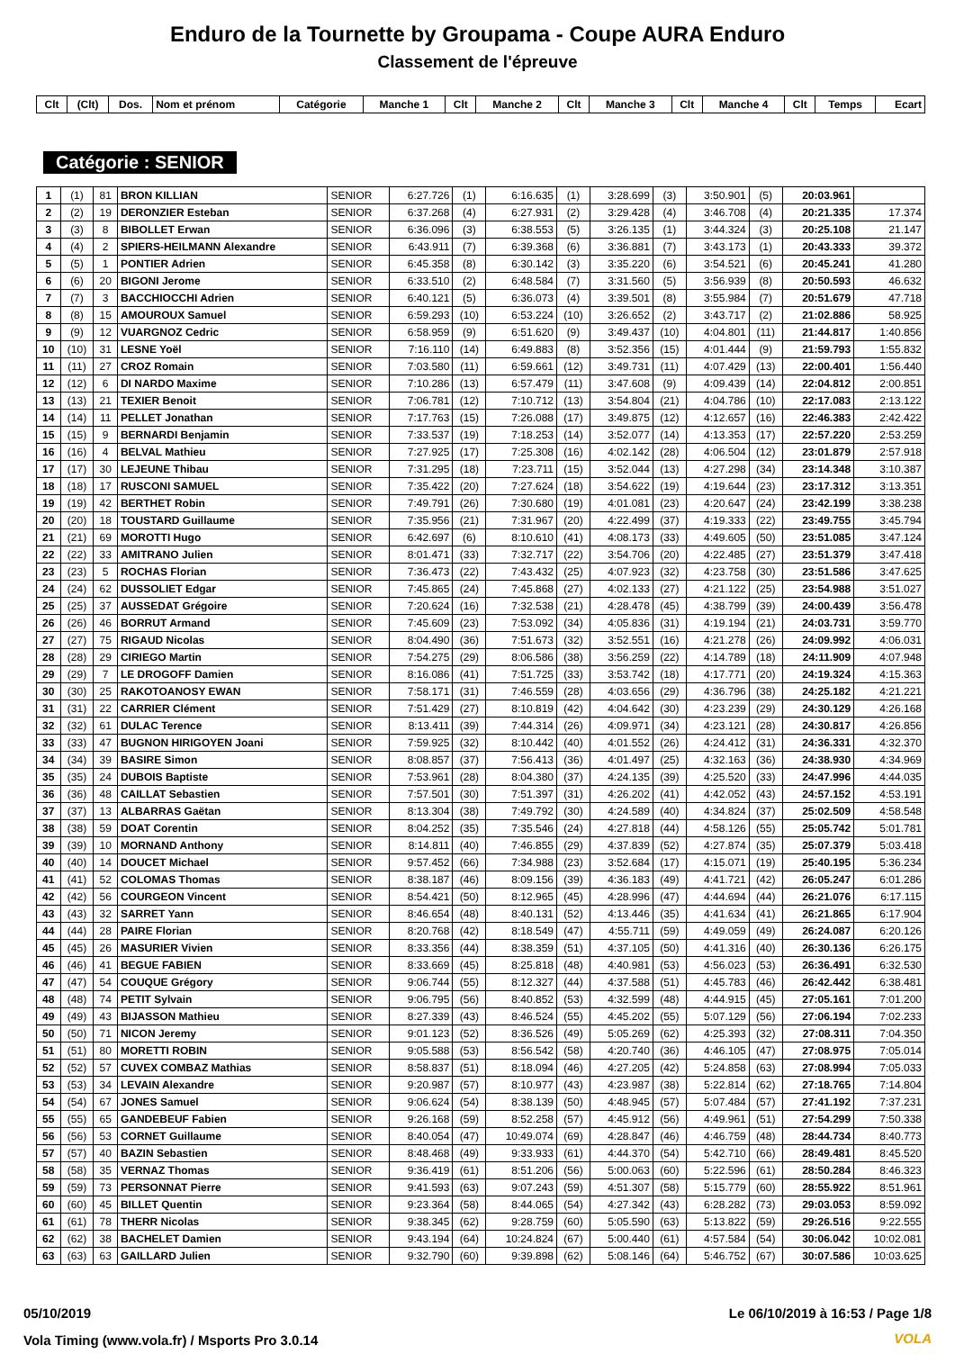Enduro de la Tournette by Groupama - Coupe AURA Enduro
Classement de l'épreuve
| Clt | (Clt) | Dos. | Nom et prénom | Catégorie | Manche 1 | Clt | Manche 2 | Clt | Manche 3 | Clt | Manche 4 | Clt | Temps | Ecart |
| --- | --- | --- | --- | --- | --- | --- | --- | --- | --- | --- | --- | --- | --- | --- |
Catégorie : SENIOR
| 1 | (1) | 81 | BRON KILLIAN | SENIOR | 6:27.726 | (1) | 6:16.635 | (1) | 3:28.699 | (3) | 3:50.901 | (5) | 20:03.961 | |
| 2 | (2) | 19 | DERONZIER Esteban | SENIOR | 6:37.268 | (4) | 6:27.931 | (2) | 3:29.428 | (4) | 3:46.708 | (4) | 20:21.335 | 17.374 |
| 3 | (3) | 8 | BIBOLLET Erwan | SENIOR | 6:36.096 | (3) | 6:38.553 | (5) | 3:26.135 | (1) | 3:44.324 | (3) | 20:25.108 | 21.147 |
| 4 | (4) | 2 | SPIERS-HEILMANN Alexandre | SENIOR | 6:43.911 | (7) | 6:39.368 | (6) | 3:36.881 | (7) | 3:43.173 | (1) | 20:43.333 | 39.372 |
| 5 | (5) | 1 | PONTIER Adrien | SENIOR | 6:45.358 | (8) | 6:30.142 | (3) | 3:35.220 | (6) | 3:54.521 | (6) | 20:45.241 | 41.280 |
| 6 | (6) | 20 | BIGONI Jerome | SENIOR | 6:33.510 | (2) | 6:48.584 | (7) | 3:31.560 | (5) | 3:56.939 | (8) | 20:50.593 | 46.632 |
| 7 | (7) | 3 | BACCHIOCCHI Adrien | SENIOR | 6:40.121 | (5) | 6:36.073 | (4) | 3:39.501 | (8) | 3:55.984 | (7) | 20:51.679 | 47.718 |
| 8 | (8) | 15 | AMOUROUX Samuel | SENIOR | 6:59.293 | (10) | 6:53.224 | (10) | 3:26.652 | (2) | 3:43.717 | (2) | 21:02.886 | 58.925 |
| 9 | (9) | 12 | VUARGNOZ Cedric | SENIOR | 6:58.959 | (9) | 6:51.620 | (9) | 3:49.437 | (10) | 4:04.801 | (11) | 21:44.817 | 1:40.856 |
| 10 | (10) | 31 | LESNE Yoël | SENIOR | 7:16.110 | (14) | 6:49.883 | (8) | 3:52.356 | (15) | 4:01.444 | (9) | 21:59.793 | 1:55.832 |
| 11 | (11) | 27 | CROZ Romain | SENIOR | 7:03.580 | (11) | 6:59.661 | (12) | 3:49.731 | (11) | 4:07.429 | (13) | 22:00.401 | 1:56.440 |
| 12 | (12) | 6 | DI NARDO Maxime | SENIOR | 7:10.286 | (13) | 6:57.479 | (11) | 3:47.608 | (9) | 4:09.439 | (14) | 22:04.812 | 2:00.851 |
| 13 | (13) | 21 | TEXIER Benoit | SENIOR | 7:06.781 | (12) | 7:10.712 | (13) | 3:54.804 | (21) | 4:04.786 | (10) | 22:17.083 | 2:13.122 |
| 14 | (14) | 11 | PELLET Jonathan | SENIOR | 7:17.763 | (15) | 7:26.088 | (17) | 3:49.875 | (12) | 4:12.657 | (16) | 22:46.383 | 2:42.422 |
| 15 | (15) | 9 | BERNARDI Benjamin | SENIOR | 7:33.537 | (19) | 7:18.253 | (14) | 3:52.077 | (14) | 4:13.353 | (17) | 22:57.220 | 2:53.259 |
| 16 | (16) | 4 | BELVAL Mathieu | SENIOR | 7:27.925 | (17) | 7:25.308 | (16) | 4:02.142 | (28) | 4:06.504 | (12) | 23:01.879 | 2:57.918 |
| 17 | (17) | 30 | LEJEUNE Thibau | SENIOR | 7:31.295 | (18) | 7:23.711 | (15) | 3:52.044 | (13) | 4:27.298 | (34) | 23:14.348 | 3:10.387 |
| 18 | (18) | 17 | RUSCONI SAMUEL | SENIOR | 7:35.422 | (20) | 7:27.624 | (18) | 3:54.622 | (19) | 4:19.644 | (23) | 23:17.312 | 3:13.351 |
| 19 | (19) | 42 | BERTHET Robin | SENIOR | 7:49.791 | (26) | 7:30.680 | (19) | 4:01.081 | (23) | 4:20.647 | (24) | 23:42.199 | 3:38.238 |
| 20 | (20) | 18 | TOUSTARD Guillaume | SENIOR | 7:35.956 | (21) | 7:31.967 | (20) | 4:22.499 | (37) | 4:19.333 | (22) | 23:49.755 | 3:45.794 |
| 21 | (21) | 69 | MOROTTI Hugo | SENIOR | 6:42.697 | (6) | 8:10.610 | (41) | 4:08.173 | (33) | 4:49.605 | (50) | 23:51.085 | 3:47.124 |
| 22 | (22) | 33 | AMITRANO Julien | SENIOR | 8:01.471 | (33) | 7:32.717 | (22) | 3:54.706 | (20) | 4:22.485 | (27) | 23:51.379 | 3:47.418 |
| 23 | (23) | 5 | ROCHAS Florian | SENIOR | 7:36.473 | (22) | 7:43.432 | (25) | 4:07.923 | (32) | 4:23.758 | (30) | 23:51.586 | 3:47.625 |
| 24 | (24) | 62 | DUSSOLIET Edgar | SENIOR | 7:45.865 | (24) | 7:45.868 | (27) | 4:02.133 | (27) | 4:21.122 | (25) | 23:54.988 | 3:51.027 |
| 25 | (25) | 37 | AUSSEDAT Grégoire | SENIOR | 7:20.624 | (16) | 7:32.538 | (21) | 4:28.478 | (45) | 4:38.799 | (39) | 24:00.439 | 3:56.478 |
| 26 | (26) | 46 | BORRUT Armand | SENIOR | 7:45.609 | (23) | 7:53.092 | (34) | 4:05.836 | (31) | 4:19.194 | (21) | 24:03.731 | 3:59.770 |
| 27 | (27) | 75 | RIGAUD Nicolas | SENIOR | 8:04.490 | (36) | 7:51.673 | (32) | 3:52.551 | (16) | 4:21.278 | (26) | 24:09.992 | 4:06.031 |
| 28 | (28) | 29 | CIRIEGO Martin | SENIOR | 7:54.275 | (29) | 8:06.586 | (38) | 3:56.259 | (22) | 4:14.789 | (18) | 24:11.909 | 4:07.948 |
| 29 | (29) | 7 | LE DROGOFF Damien | SENIOR | 8:16.086 | (41) | 7:51.725 | (33) | 3:53.742 | (18) | 4:17.771 | (20) | 24:19.324 | 4:15.363 |
| 30 | (30) | 25 | RAKOTOANOSY EWAN | SENIOR | 7:58.171 | (31) | 7:46.559 | (28) | 4:03.656 | (29) | 4:36.796 | (38) | 24:25.182 | 4:21.221 |
| 31 | (31) | 22 | CARRIER Clément | SENIOR | 7:51.429 | (27) | 8:10.819 | (42) | 4:04.642 | (30) | 4:23.239 | (29) | 24:30.129 | 4:26.168 |
| 32 | (32) | 61 | DULAC Terence | SENIOR | 8:13.411 | (39) | 7:44.314 | (26) | 4:09.971 | (34) | 4:23.121 | (28) | 24:30.817 | 4:26.856 |
| 33 | (33) | 47 | BUGNON HIRIGOYEN Joani | SENIOR | 7:59.925 | (32) | 8:10.442 | (40) | 4:01.552 | (26) | 4:24.412 | (31) | 24:36.331 | 4:32.370 |
| 34 | (34) | 39 | BASIRE Simon | SENIOR | 8:08.857 | (37) | 7:56.413 | (36) | 4:01.497 | (25) | 4:32.163 | (36) | 24:38.930 | 4:34.969 |
| 35 | (35) | 24 | DUBOIS Baptiste | SENIOR | 7:53.961 | (28) | 8:04.380 | (37) | 4:24.135 | (39) | 4:25.520 | (33) | 24:47.996 | 4:44.035 |
| 36 | (36) | 48 | CAILLAT Sebastien | SENIOR | 7:57.501 | (30) | 7:51.397 | (31) | 4:26.202 | (41) | 4:42.052 | (43) | 24:57.152 | 4:53.191 |
| 37 | (37) | 13 | ALBARRAS Gaëtan | SENIOR | 8:13.304 | (38) | 7:49.792 | (30) | 4:24.589 | (40) | 4:34.824 | (37) | 25:02.509 | 4:58.548 |
| 38 | (38) | 59 | DOAT Corentin | SENIOR | 8:04.252 | (35) | 7:35.546 | (24) | 4:27.818 | (44) | 4:58.126 | (55) | 25:05.742 | 5:01.781 |
| 39 | (39) | 10 | MORNAND Anthony | SENIOR | 8:14.811 | (40) | 7:46.855 | (29) | 4:37.839 | (52) | 4:27.874 | (35) | 25:07.379 | 5:03.418 |
| 40 | (40) | 14 | DOUCET Michael | SENIOR | 9:57.452 | (66) | 7:34.988 | (23) | 3:52.684 | (17) | 4:15.071 | (19) | 25:40.195 | 5:36.234 |
| 41 | (41) | 52 | COLOMAS Thomas | SENIOR | 8:38.187 | (46) | 8:09.156 | (39) | 4:36.183 | (49) | 4:41.721 | (42) | 26:05.247 | 6:01.286 |
| 42 | (42) | 56 | COURGEON Vincent | SENIOR | 8:54.421 | (50) | 8:12.965 | (45) | 4:28.996 | (47) | 4:44.694 | (44) | 26:21.076 | 6:17.115 |
| 43 | (43) | 32 | SARRET Yann | SENIOR | 8:46.654 | (48) | 8:40.131 | (52) | 4:13.446 | (35) | 4:41.634 | (41) | 26:21.865 | 6:17.904 |
| 44 | (44) | 28 | PAIRE Florian | SENIOR | 8:20.768 | (42) | 8:18.549 | (47) | 4:55.711 | (59) | 4:49.059 | (49) | 26:24.087 | 6:20.126 |
| 45 | (45) | 26 | MASURIER Vivien | SENIOR | 8:33.356 | (44) | 8:38.359 | (51) | 4:37.105 | (50) | 4:41.316 | (40) | 26:30.136 | 6:26.175 |
| 46 | (46) | 41 | BEGUE FABIEN | SENIOR | 8:33.669 | (45) | 8:25.818 | (48) | 4:40.981 | (53) | 4:56.023 | (53) | 26:36.491 | 6:32.530 |
| 47 | (47) | 54 | COUQUE Grégory | SENIOR | 9:06.744 | (55) | 8:12.327 | (44) | 4:37.588 | (51) | 4:45.783 | (46) | 26:42.442 | 6:38.481 |
| 48 | (48) | 74 | PETIT Sylvain | SENIOR | 9:06.795 | (56) | 8:40.852 | (53) | 4:32.599 | (48) | 4:44.915 | (45) | 27:05.161 | 7:01.200 |
| 49 | (49) | 43 | BIJASSON Mathieu | SENIOR | 8:27.339 | (43) | 8:46.524 | (55) | 4:45.202 | (55) | 5:07.129 | (56) | 27:06.194 | 7:02.233 |
| 50 | (50) | 71 | NICON Jeremy | SENIOR | 9:01.123 | (52) | 8:36.526 | (49) | 5:05.269 | (62) | 4:25.393 | (32) | 27:08.311 | 7:04.350 |
| 51 | (51) | 80 | MORETTI ROBIN | SENIOR | 9:05.588 | (53) | 8:56.542 | (58) | 4:20.740 | (36) | 4:46.105 | (47) | 27:08.975 | 7:05.014 |
| 52 | (52) | 57 | CUVEX COMBAZ Mathias | SENIOR | 8:58.837 | (51) | 8:18.094 | (46) | 4:27.205 | (42) | 5:24.858 | (63) | 27:08.994 | 7:05.033 |
| 53 | (53) | 34 | LEVAIN Alexandre | SENIOR | 9:20.987 | (57) | 8:10.977 | (43) | 4:23.987 | (38) | 5:22.814 | (62) | 27:18.765 | 7:14.804 |
| 54 | (54) | 67 | JONES Samuel | SENIOR | 9:06.624 | (54) | 8:38.139 | (50) | 4:48.945 | (57) | 5:07.484 | (57) | 27:41.192 | 7:37.231 |
| 55 | (55) | 65 | GANDEBEUF Fabien | SENIOR | 9:26.168 | (59) | 8:52.258 | (57) | 4:45.912 | (56) | 4:49.961 | (51) | 27:54.299 | 7:50.338 |
| 56 | (56) | 53 | CORNET Guillaume | SENIOR | 8:40.054 | (47) | 10:49.074 | (69) | 4:28.847 | (46) | 4:46.759 | (48) | 28:44.734 | 8:40.773 |
| 57 | (57) | 40 | BAZIN Sebastien | SENIOR | 8:48.468 | (49) | 9:33.933 | (61) | 4:44.370 | (54) | 5:42.710 | (66) | 28:49.481 | 8:45.520 |
| 58 | (58) | 35 | VERNAZ Thomas | SENIOR | 9:36.419 | (61) | 8:51.206 | (56) | 5:00.063 | (60) | 5:22.596 | (61) | 28:50.284 | 8:46.323 |
| 59 | (59) | 73 | PERSONNAT Pierre | SENIOR | 9:41.593 | (63) | 9:07.243 | (59) | 4:51.307 | (58) | 5:15.779 | (60) | 28:55.922 | 8:51.961 |
| 60 | (60) | 45 | BILLET Quentin | SENIOR | 9:23.364 | (58) | 8:44.065 | (54) | 4:27.342 | (43) | 6:28.282 | (73) | 29:03.053 | 8:59.092 |
| 61 | (61) | 78 | THERR Nicolas | SENIOR | 9:38.345 | (62) | 9:28.759 | (60) | 5:05.590 | (63) | 5:13.822 | (59) | 29:26.516 | 9:22.555 |
| 62 | (62) | 38 | BACHELET Damien | SENIOR | 9:43.194 | (64) | 10:24.824 | (67) | 5:00.440 | (61) | 4:57.584 | (54) | 30:06.042 | 10:02.081 |
| 63 | (63) | 63 | GAILLARD Julien | SENIOR | 9:32.790 | (60) | 9:39.898 | (62) | 5:08.146 | (64) | 5:46.752 | (67) | 30:07.586 | 10:03.625 |
05/10/2019
Le 06/10/2019 à 16:53 / Page 1/8
Vola Timing (www.vola.fr) / Msports Pro 3.0.14
VOLA